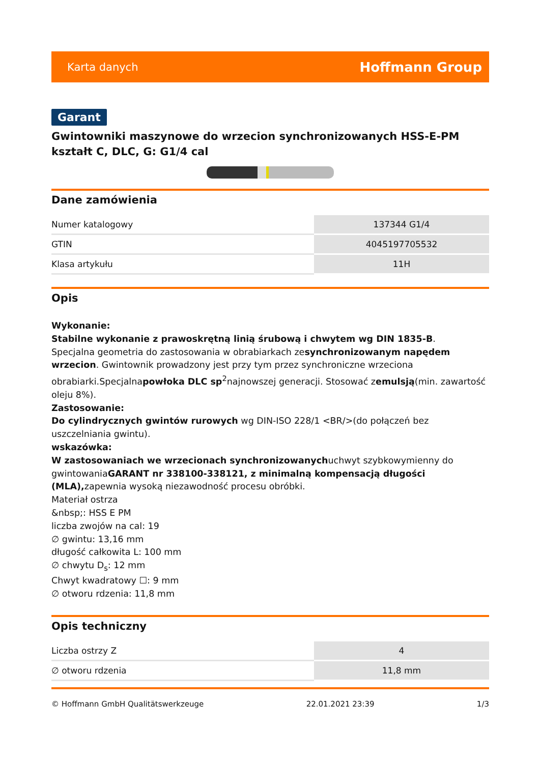Karta danych Hoffmann Group
Garant
Gwintowniki maszynowe do wrzecion synchronizowanych HSS-E-PM kształt C, DLC, G: G1/4 cal
Dane zamówienia
| Numer katalogowy | 137344 G1/4 |
| GTIN | 4045197705532 |
| Klasa artykułu | 11H |
Opis
Wykonanie:
Stabilne wykonanie z prawoskrętną linią śrubową i chwytem wg DIN 1835-B.
Specjalna geometria do zastosowania w obrabiarkach zesynchronizowanym napędem wrzecion. Gwintownik prowadzony jest przy tym przez synchroniczne wrzeciona obrabiarki.Specjalnapowłoka DLC sp<sup>2</sup>najnowszej generacji. Stosować zemulsją(min. zawartość oleju 8%).
Zastosowanie:
Do cylindrycznych gwintów rurowych wg DIN-ISO 228/1 <BR/>(do połączeń bez uszczelniania gwintu).
wskazówka:
W zastosowaniach we wrzecionach synchronizowanychuchwyt szybkowymienny do gwintowaniaGARANT nr 338100-338121, z minimalną kompensacją długości (MLA), zapewnia wysoką niezawodność procesu obróbki.
Materiał ostrza
&nbsp;: HSS E PM
liczba zwojów na cal: 19
∅ gwintu: 13,16 mm
długość całkowita L: 100 mm
∅ chwytu D<sub>s</sub>: 12 mm
Chwyt kwadratowy ☐: 9 mm
∅ otworu rdzenia: 11,8 mm
Opis techniczny
| Liczba ostrzy Z | 4 |
| ∅ otworu rdzenia | 11,8 mm |
© Hoffmann GmbH Qualitätswerkzeuge 22.01.2021 23:39 1/3